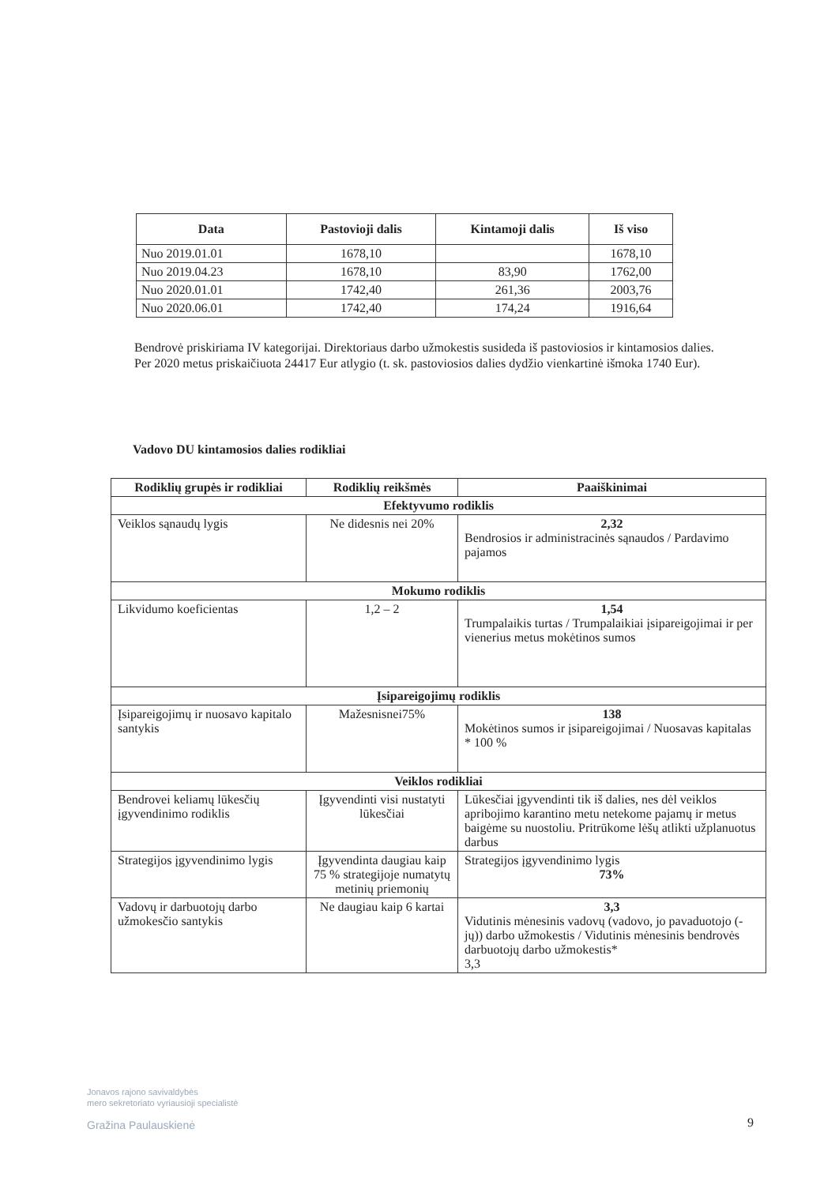| Data | Pastovioji dalis | Kintamoji dalis | Iš viso |
| --- | --- | --- | --- |
| Nuo 2019.01.01 | 1678,10 | | 1678,10 |
| Nuo 2019.04.23 | 1678,10 | 83,90 | 1762,00 |
| Nuo 2020.01.01 | 1742,40 | 261,36 | 2003,76 |
| Nuo 2020.06.01 | 1742,40 | 174,24 | 1916,64 |
Bendrovė priskiriama IV kategorijai. Direktoriaus darbo užmokestis susideda iš pastoviosios ir kintamosios dalies.
Per 2020 metus priskaičiuota 24417 Eur atlygio (t. sk. pastoviosios dalies dydžio vienkartinė išmoka 1740 Eur).
Vadovo DU kintamosios dalies rodikliai
| Rodiklių grupės ir rodikliai | Rodiklių reikšmės | Paaiškinimai |
| --- | --- | --- |
| Efektyvumo rodiklis | | |
| Veiklos sąnaudų lygis | Ne didesnis nei 20% | 2,32 Bendrosios ir administracinės sąnaudos / Pardavimo pajamos |
| Mokumo rodiklis | | |
| Likvidumo koeficientas | 1,2 – 2 | 1,54 Trumpalaikis turtas / Trumpalaikiai įsipareigojimai ir per vienerius metus mokėtinos sumos |
| Įsipareigojimų rodiklis | | |
| Įsipareigojimų ir nuosavo kapitalo santykis | Mažesnisnei75% | 138 Mokėtinos sumos ir įsipareigojimai / Nuosavas kapitalas * 100 % |
| Veiklos rodikliai | | |
| Bendrovei keliamų lūkesčių įgyvendinimo rodiklis | Įgyvendinti visi nustatyti lūkesčiai | Lūkesčiai įgyvendinti tik iš dalies, nes dėl veiklos apribojimo karantino metu netekome pajamų ir metus baigėme su nuostoliu. Pritrūkome lėšų atlikti užplanuotus darbus |
| Strategijos įgyvendinimo lygis | Įgyvendinta daugiau kaip 75 % strategijoje numatytų metinių priemonių | Strategijos įgyvendinimo lygis 73% |
| Vadovų ir darbuotojų darbo užmokesčio santykis | Ne daugiau kaip 6 kartai | 3,3 Vidutinis mėnesinis vadovų (vadovo, jo pavaduotojo (-jų)) darbo užmokestis / Vidutinis mėnesinis bendrovės darbuotojų darbo užmokestis* 3,3 |
Jonavos rajono savivaldybės
mero sekretoriato vyriausioji specialistė
Gražina Paulauskienė
9